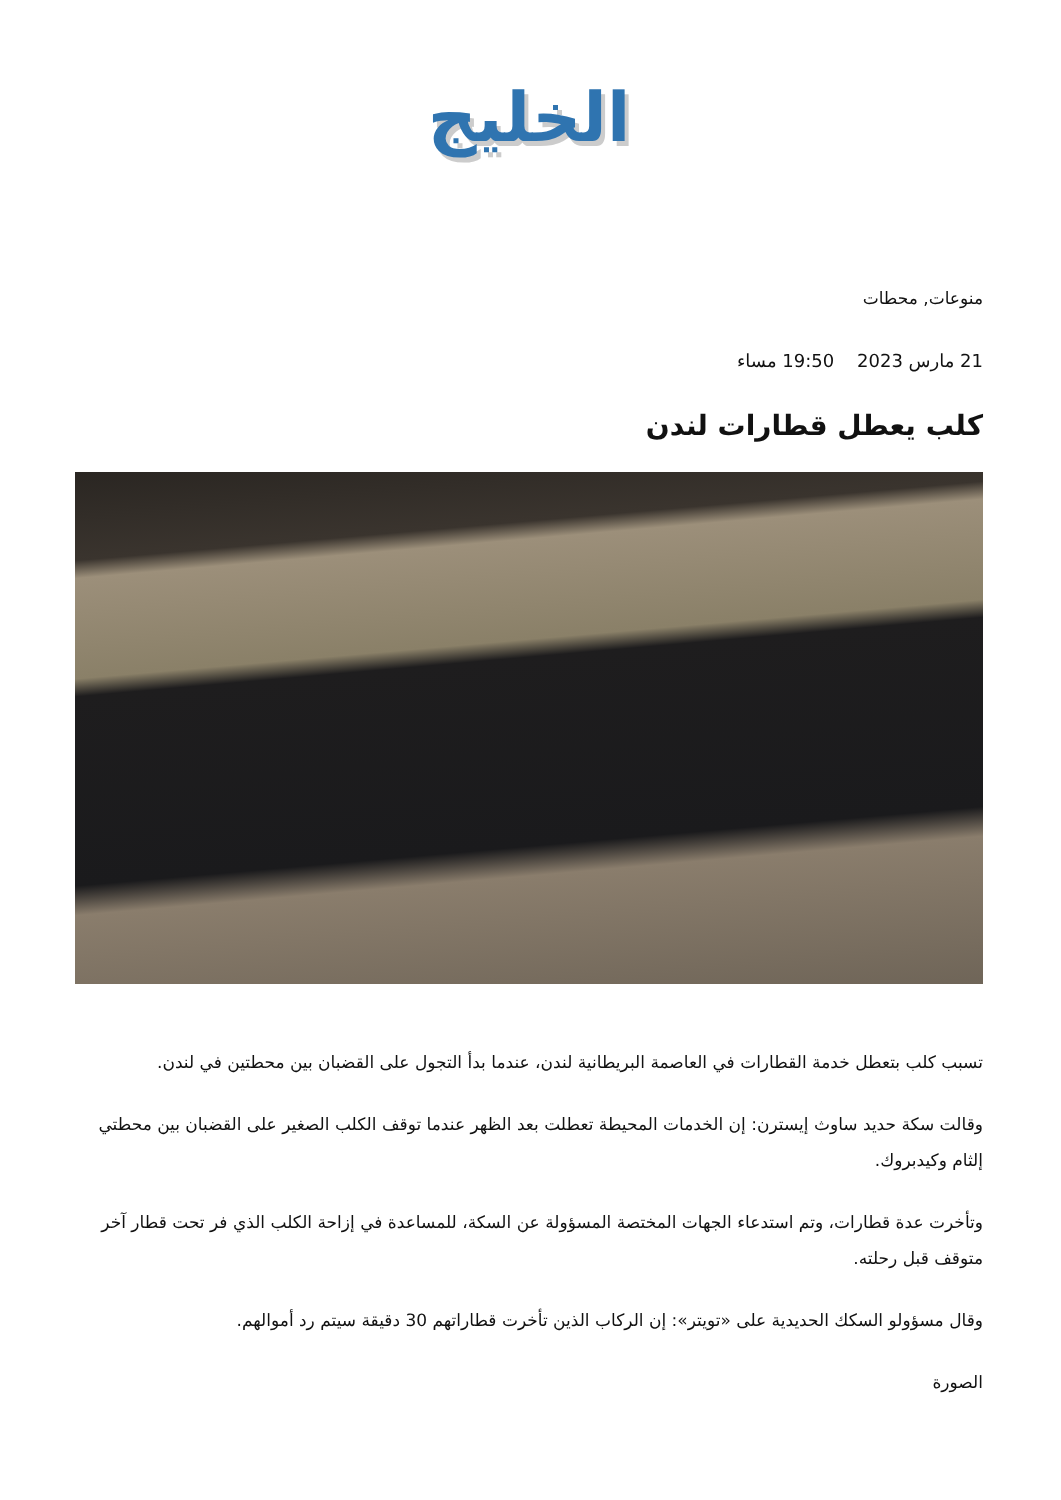الخليج
منوعات, محطات
21 مارس 2023 19:50 مساء
كلب يعطل قطارات لندن
تسبب كلب بتعطل خدمة القطارات في العاصمة البريطانية لندن، عندما بدأ التجول على القضبان بين محطتين في لندن.
وقالت سكة حديد ساوث إيسترن: إن الخدمات المحيطة تعطلت بعد الظهر عندما توقف الكلب الصغير على القضبان بين محطتي إلثام وكيدبروك.
وتأخرت عدة قطارات، وتم استدعاء الجهات المختصة المسؤولة عن السكة، للمساعدة في إزاحة الكلب الذي فر تحت قطار آخر متوقف قبل رحلته.
وقال مسؤولو السكك الحديدية على «تويتر»: إن الركاب الذين تأخرت قطاراتهم 30 دقيقة سيتم رد أموالهم.
الصورة